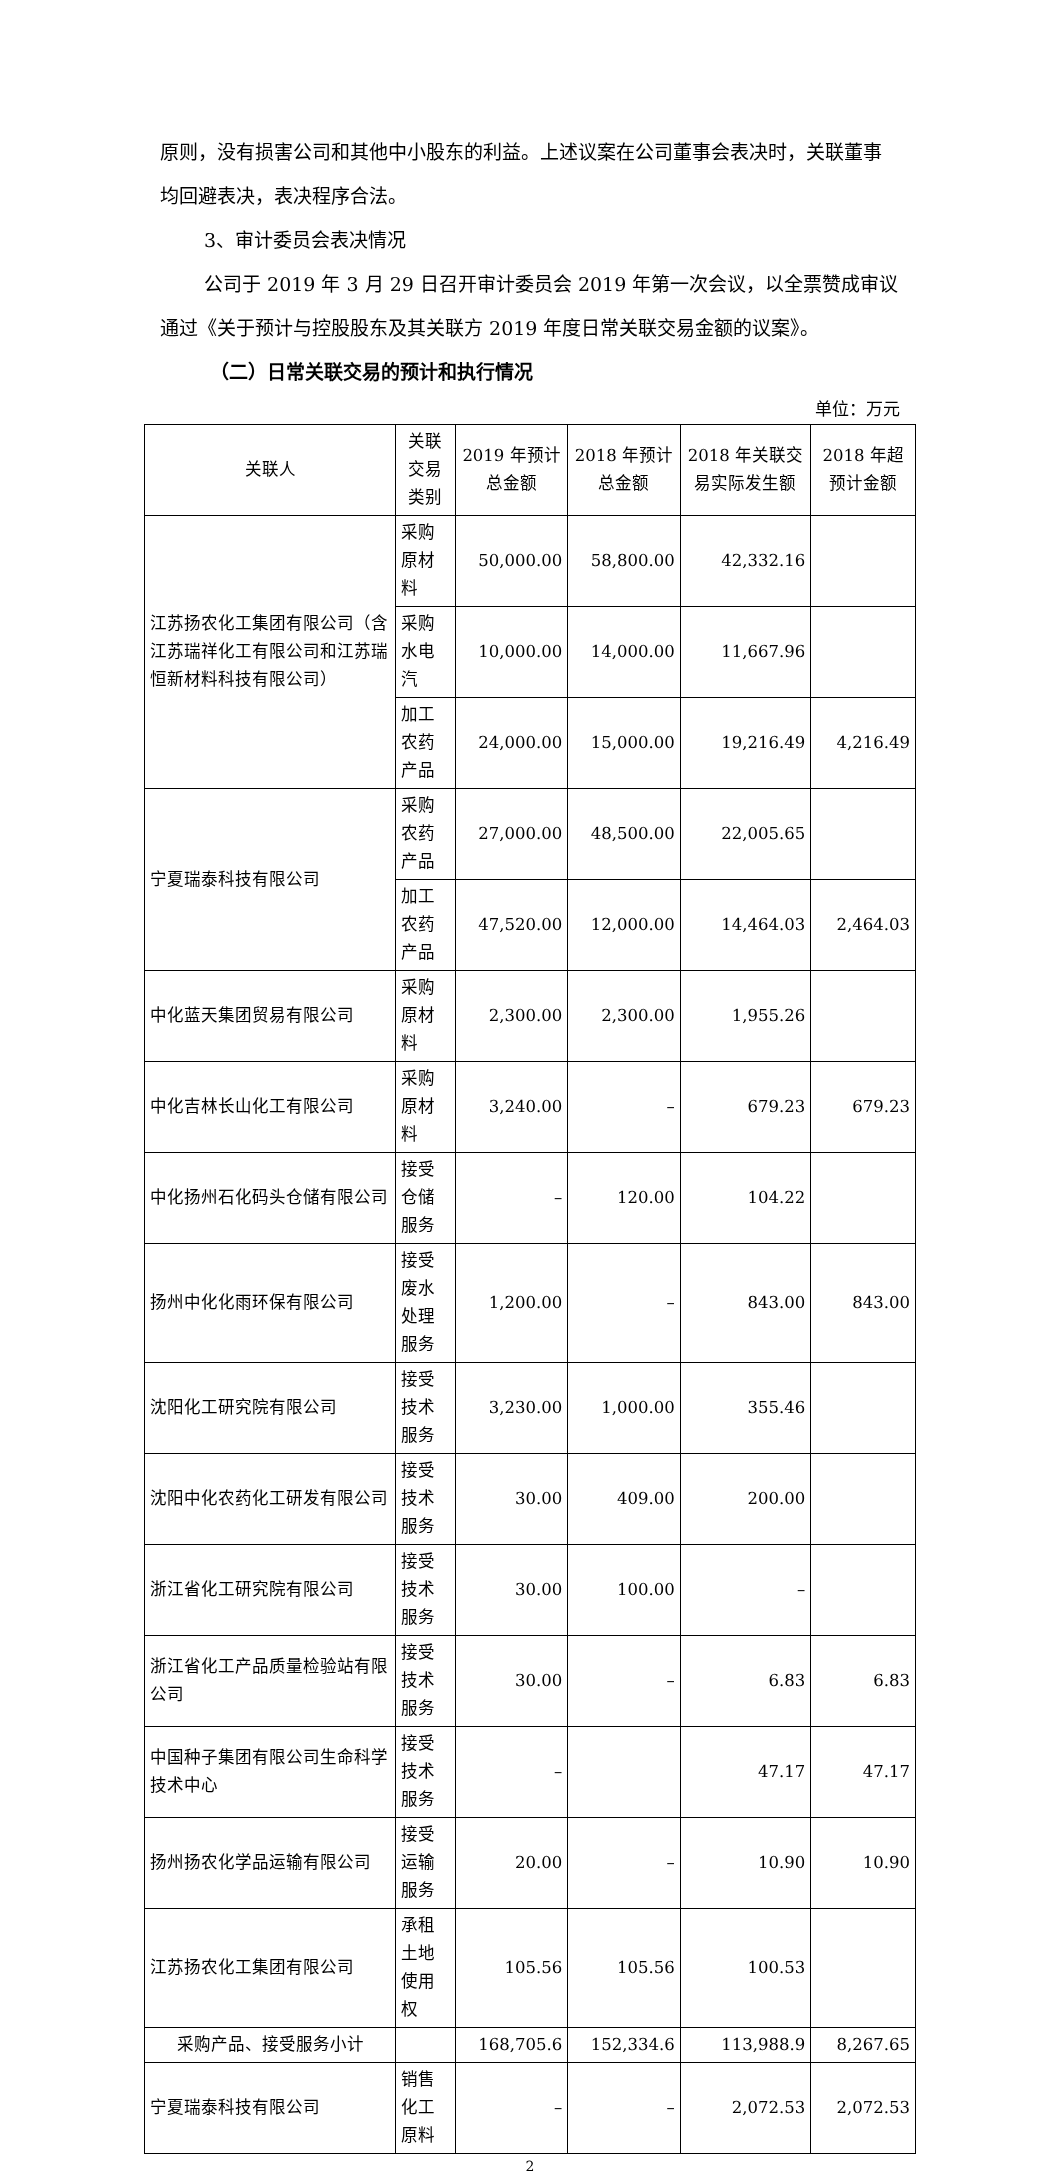原则，没有损害公司和其他中小股东的利益。上述议案在公司董事会表决时，关联董事均回避表决，表决程序合法。
3、审计委员会表决情况
公司于 2019 年 3 月 29 日召开审计委员会 2019 年第一次会议，以全票赞成审议通过《关于预计与控股股东及其关联方 2019 年度日常关联交易金额的议案》。
（二）日常关联交易的预计和执行情况
单位：万元
| 关联人 | 关联交易类别 | 2019 年预计总金额 | 2018 年预计总金额 | 2018 年关联交易实际发生额 | 2018 年超预计金额 |
| --- | --- | --- | --- | --- | --- |
| 江苏扬农化工集团有限公司（含江苏瑞祥化工有限公司和江苏瑞恒新材料科技有限公司） | 采购原材料 | 50,000.00 | 58,800.00 | 42,332.16 | |
| | 采购水电汽 | 10,000.00 | 14,000.00 | 11,667.96 | |
| | 加工农药产品 | 24,000.00 | 15,000.00 | 19,216.49 | 4,216.49 |
| 宁夏瑞泰科技有限公司 | 采购农药产品 | 27,000.00 | 48,500.00 | 22,005.65 | |
| | 加工农药产品 | 47,520.00 | 12,000.00 | 14,464.03 | 2,464.03 |
| 中化蓝天集团贸易有限公司 | 采购原材料 | 2,300.00 | 2,300.00 | 1,955.26 | |
| 中化吉林长山化工有限公司 | 采购原材料 | 3,240.00 | – | 679.23 | 679.23 |
| 中化扬州石化码头仓储有限公司 | 接受仓储服务 | – | 120.00 | 104.22 | |
| 扬州中化化雨环保有限公司 | 接受废水处理服务 | 1,200.00 | – | 843.00 | 843.00 |
| 沈阳化工研究院有限公司 | 接受技术服务 | 3,230.00 | 1,000.00 | 355.46 | |
| 沈阳中化农药化工研发有限公司 | 接受技术服务 | 30.00 | 409.00 | 200.00 | |
| 浙江省化工研究院有限公司 | 接受技术服务 | 30.00 | 100.00 | – | |
| 浙江省化工产品质量检验站有限公司 | 接受技术服务 | 30.00 | – | 6.83 | 6.83 |
| 中国种子集团有限公司生命科学技术中心 | 接受技术服务 | – | | 47.17 | 47.17 |
| 扬州扬农化学品运输有限公司 | 接受运输服务 | 20.00 | – | 10.90 | 10.90 |
| 江苏扬农化工集团有限公司 | 承租土地使用权 | 105.56 | 105.56 | 100.53 | |
| 采购产品、接受服务小计 | | 168,705.6 | 152,334.6 | 113,988.9 | 8,267.65 |
| 宁夏瑞泰科技有限公司 | 销售化工原料 | – | – | 2,072.53 | 2,072.53 |
2